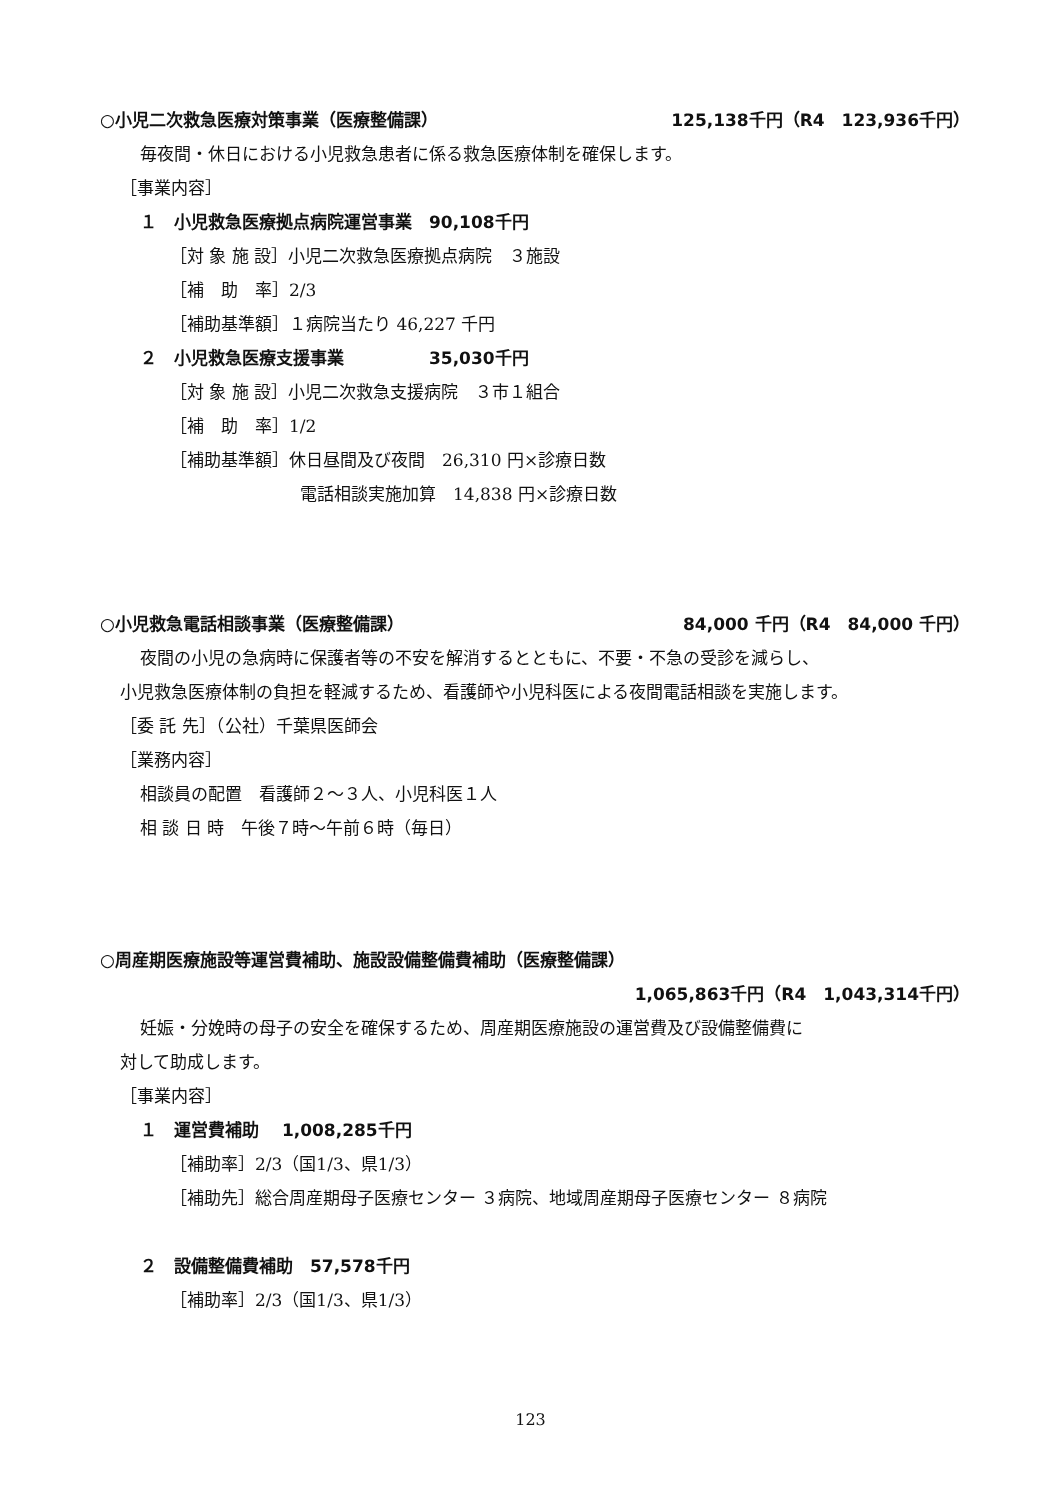○小児二次救急医療対策事業（医療整備課） 125,138千円（R4　123,936千円）
毎夜間・休日における小児救急患者に係る救急医療体制を確保します。
［事業内容］
１　小児救急医療拠点病院運営事業　90,108千円
［対 象 施 設］小児二次救急医療拠点病院　３施設
［補　助　率］2/3
［補助基準額］１病院当たり 46,227 千円
２　小児救急医療支援事業　　　　　35,030千円
［対 象 施 設］小児二次救急支援病院　３市１組合
［補　助　率］1/2
［補助基準額］休日昼間及び夜間　26,310 円×診療日数
電話相談実施加算　14,838 円×診療日数
○小児救急電話相談事業（医療整備課） 84,000 千円（R4　84,000 千円）
夜間の小児の急病時に保護者等の不安を解消するとともに、不要・不急の受診を減らし、
小児救急医療体制の負担を軽減するため、看護師や小児科医による夜間電話相談を実施します。
［委 託 先］（公社）千葉県医師会
［業務内容］
相談員の配置　看護師２～３人、小児科医１人
相 談 日 時　午後７時～午前６時（毎日）
○周産期医療施設等運営費補助、施設設備整備費補助（医療整備課）
1,065,863千円（R4　1,043,314千円）
妊娠・分娩時の母子の安全を確保するため、周産期医療施設の運営費及び設備整備費に
対して助成します。
［事業内容］
１　運営費補助　 1,008,285千円
［補助率］2/3（国1/3、県1/3）
［補助先］総合周産期母子医療センター ３病院、地域周産期母子医療センター ８病院
２　設備整備費補助　57,578千円
［補助率］2/3（国1/3、県1/3）
123